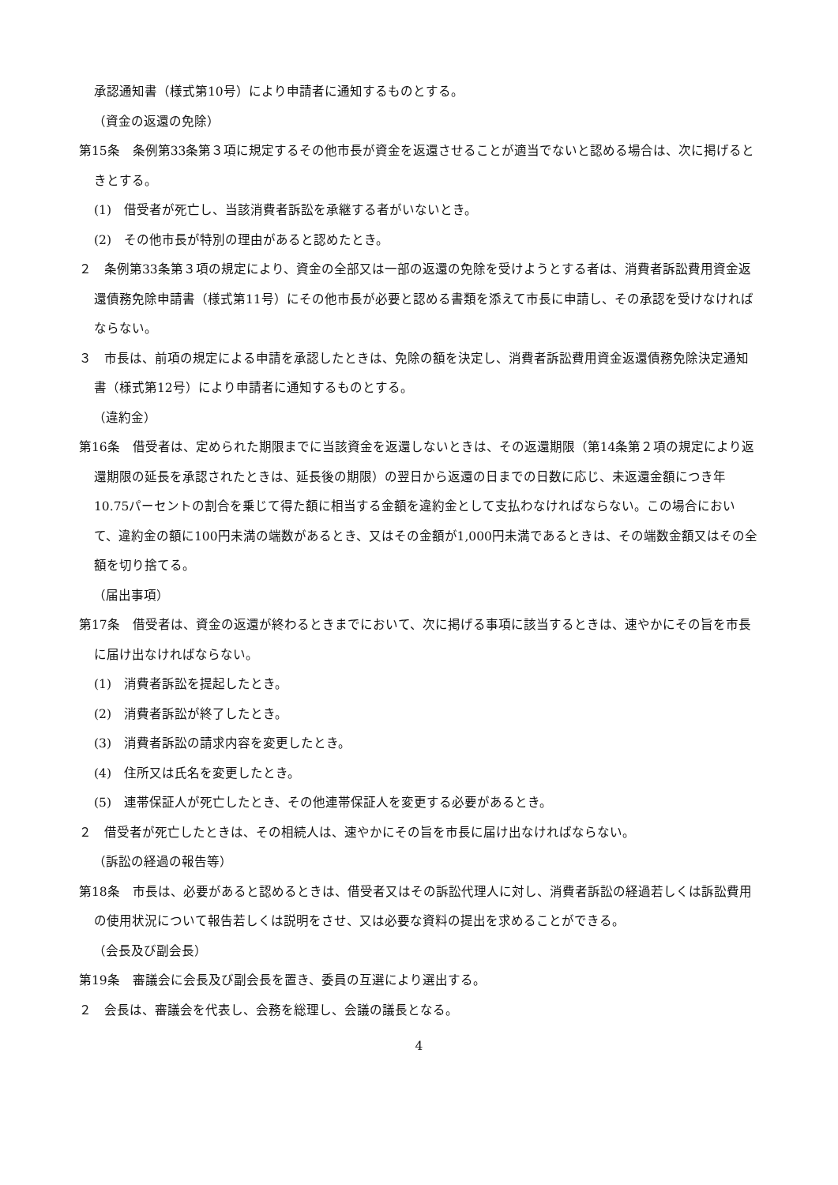承認通知書（様式第10号）により申請者に通知するものとする。
（資金の返還の免除）
第15条　条例第33条第３項に規定するその他市長が資金を返還させることが適当でないと認める場合は、次に掲げるときとする。
(1)　借受者が死亡し、当該消費者訴訟を承継する者がいないとき。
(2)　その他市長が特別の理由があると認めたとき。
２　条例第33条第３項の規定により、資金の全部又は一部の返還の免除を受けようとする者は、消費者訴訟費用資金返還債務免除申請書（様式第11号）にその他市長が必要と認める書類を添えて市長に申請し、その承認を受けなければならない。
３　市長は、前項の規定による申請を承認したときは、免除の額を決定し、消費者訴訟費用資金返還債務免除決定通知書（様式第12号）により申請者に通知するものとする。
（違約金）
第16条　借受者は、定められた期限までに当該資金を返還しないときは、その返還期限（第14条第２項の規定により返還期限の延長を承認されたときは、延長後の期限）の翌日から返還の日までの日数に応じ、未返還金額につき年10.75パーセントの割合を乗じて得た額に相当する金額を違約金として支払わなければならない。この場合において、違約金の額に100円未満の端数があるとき、又はその金額が1,000円未満であるときは、その端数金額又はその全額を切り捨てる。
（届出事項）
第17条　借受者は、資金の返還が終わるときまでにおいて、次に掲げる事項に該当するときは、速やかにその旨を市長に届け出なければならない。
(1)　消費者訴訟を提起したとき。
(2)　消費者訴訟が終了したとき。
(3)　消費者訴訟の請求内容を変更したとき。
(4)　住所又は氏名を変更したとき。
(5)　連帯保証人が死亡したとき、その他連帯保証人を変更する必要があるとき。
２　借受者が死亡したときは、その相続人は、速やかにその旨を市長に届け出なければならない。
（訴訟の経過の報告等）
第18条　市長は、必要があると認めるときは、借受者又はその訴訟代理人に対し、消費者訴訟の経過若しくは訴訟費用の使用状況について報告若しくは説明をさせ、又は必要な資料の提出を求めることができる。
（会長及び副会長）
第19条　審議会に会長及び副会長を置き、委員の互選により選出する。
２　会長は、審議会を代表し、会務を総理し、会議の議長となる。
4